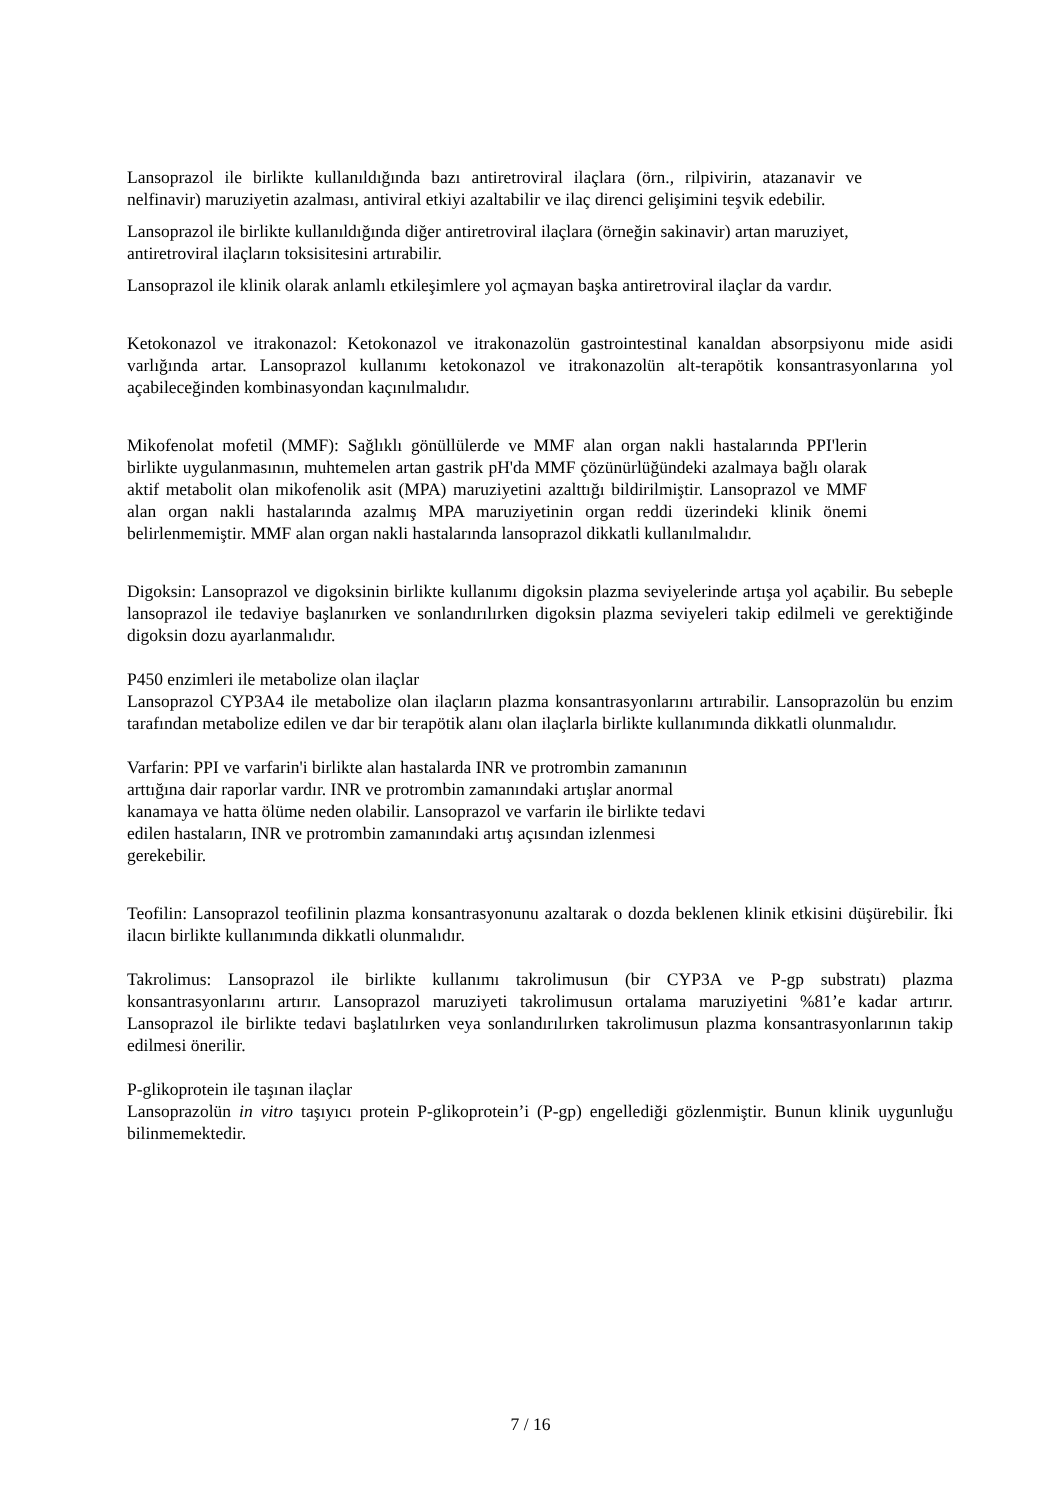Lansoprazol ile birlikte kullanıldığında bazı antiretroviral ilaçlara (örn., rilpivirin, atazanavir ve nelfinavir) maruziyetin azalması, antiviral etkiyi azaltabilir ve ilaç direnci gelişimini teşvik edebilir.
Lansoprazol ile birlikte kullanıldığında diğer antiretroviral ilaçlara (örneğin sakinavir) artan maruziyet, antiretroviral ilaçların toksisitesini artırabilir.
Lansoprazol ile klinik olarak anlamlı etkileşimlere yol açmayan başka antiretroviral ilaçlar da vardır.
Ketokonazol ve itrakonazol: Ketokonazol ve itrakonazolün gastrointestinal kanaldan absorpsiyonu mide asidi varlığında artar. Lansoprazol kullanımı ketokonazol ve itrakonazolün alt-terapötik konsantrasyonlarına yol açabileceğinden kombinasyondan kaçınılmalıdır.
Mikofenolat mofetil (MMF): Sağlıklı gönüllülerde ve MMF alan organ nakli hastalarında PPI'lerin birlikte uygulanmasının, muhtemelen artan gastrik pH'da MMF çözünürlüğündeki azalmaya bağlı olarak aktif metabolit olan mikofenolik asit (MPA) maruziyetini azalttığı bildirilmiştir. Lansoprazol ve MMF alan organ nakli hastalarında azalmış MPA maruziyetinin organ reddi üzerindeki klinik önemi belirlenmemiştir. MMF alan organ nakli hastalarında lansoprazol dikkatli kullanılmalıdır.
Digoksin: Lansoprazol ve digoksinin birlikte kullanımı digoksin plazma seviyelerinde artışa yol açabilir. Bu sebeple lansoprazol ile tedaviye başlanırken ve sonlandırılırken digoksin plazma seviyeleri takip edilmeli ve gerektiğinde digoksin dozu ayarlanmalıdır.
P450 enzimleri ile metabolize olan ilaçlar
Lansoprazol CYP3A4 ile metabolize olan ilaçların plazma konsantrasyonlarını artırabilir. Lansoprazolün bu enzim tarafından metabolize edilen ve dar bir terapötik alanı olan ilaçlarla birlikte kullanımında dikkatli olunmalıdır.
Varfarin: PPI ve varfarin'i birlikte alan hastalarda INR ve protrombin zamanının
arttığına dair raporlar vardır. INR ve protrombin zamanındaki artışlar anormal
kanamaya ve hatta ölüme neden olabilir. Lansoprazol ve varfarin ile birlikte tedavi
edilen hastaların, INR ve protrombin zamanındaki artış açısından izlenmesi
gerekebilir.
Teofilin: Lansoprazol teofilinin plazma konsantrasyonunu azaltarak o dozda beklenen klinik etkisini düşürebilir. İki ilacın birlikte kullanımında dikkatli olunmalıdır.
Takrolimus: Lansoprazol ile birlikte kullanımı takrolimusun (bir CYP3A ve P-gp substratı) plazma konsantrasyonlarını artırır. Lansoprazol maruziyeti takrolimusun ortalama maruziyetini %81’e kadar artırır. Lansoprazol ile birlikte tedavi başlatılırken veya sonlandırılırken takrolimusun plazma konsantrasyonlarının takip edilmesi önerilir.
P-glikoprotein ile taşınan ilaçlar
Lansoprazolün in vitro taşıyıcı protein P-glikoprotein’i (P-gp) engellediği gözlenmiştir. Bunun klinik uygunluğu bilinmemektedir.
7 / 16